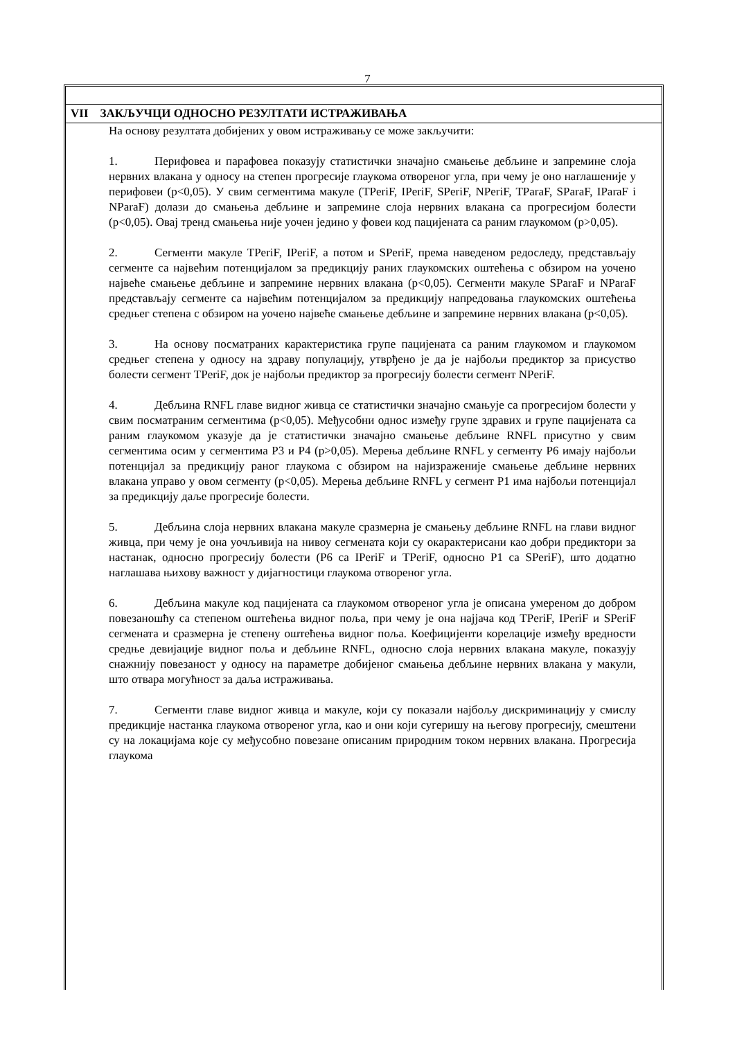7
VII ЗАКЉУЧЦИ ОДНОСНО РЕЗУЛТАТИ ИСТРАЖИВАЊА
На основу резултата добијених у овом истраживању се може закључити:
1. Перифовеа и парафовеа показују статистички значајно смањење дебљине и запремине слоја нервних влакана у односу на степен прогресије глаукома отвореног угла, при чему је оно наглашеније у перифовеи (p<0,05). У свим сегментима макуле (TPeriF, IPeriF, SPeriF, NPeriF, TParaF, SParaF, IParaF i NParaF) долази до смањења дебљине и запремине слоја нервних влакана са прогресијом болести (p<0,05). Овај тренд смањења није уочен једино у фовеи код пацијената са раним глаукомом (p>0,05).
2. Сегменти макуле TPeriF, IPeriF, а потом и SPeriF, према наведеном редоследу, представљају сегменте са највећим потенцијалом за предикцију раних глаукомских оштећења с обзиром на уочено највеће смањење дебљине и запремине нервних влакана (p<0,05). Сегменти макуле SParaF и NParaF представљају сегменте са највећим потенцијалом за предикцију напредовања глаукомских оштећења средњег степена с обзиром на уочено највеће смањење дебљине и запремине нервних влакана (p<0,05).
3. На основу посматраних карактеристика групе пацијената са раним глаукомом и глаукомом средњег степена у односу на здраву популацију, утврђено је да је најбољи предиктор за присуство болести сегмент TPeriF, док је најбољи предиктор за прогресију болести сегмент NPeriF.
4. Дебљина RNFL главе видног живца се статистички значајно смањује са прогресијом болести у свим посматраним сегментима (p<0,05). Међусобни однос између групе здравих и групе пацијената са раним глаукомом указује да је статистички значајно смањење дебљине RNFL присутно у свим сегментима осим у сегментима P3 и P4 (p>0,05). Мерења дебљине RNFL у сегменту P6 имају најбољи потенцијал за предикцију раног глаукома с обзиром на најизраженије смањење дебљине нервних влакана управо у овом сегменту (p<0,05). Мерења дебљине RNFL у сегмент P1 има најбољи потенцијал за предикцију даље прогресије болести.
5. Дебљина слоја нервних влакана макуле сразмерна је смањењу дебљине RNFL на глави видног живца, при чему је она уочљивија на нивоу сегмената који су окарактерисани као добри предиктори за настанак, односно прогресију болести (P6 са IPeriF и TPeriF, односно P1 са SPeriF), што додатно наглашава њихову важност у дијагностици глаукома отвореног угла.
6. Дебљина макуле код пацијената са глаукомом отвореног угла је описана умереном до добром повезаношћу са степеном оштећења видног поља, при чему је она најјача код TPeriF, IPeriF и SPeriF сегмената и сразмерна је степену оштећења видног поља. Коефицијенти корелације између вредности средње девијације видног поља и дебљине RNFL, односно слоја нервних влакана макуле, показују снажнију повезаност у односу на параметре добијеног смањења дебљине нервних влакана у макули, што отвара могућност за даља истраживања.
7. Сегменти главе видног живца и макуле, који су показали најбољу дискриминацију у смислу предикције настанка глаукома отвореног угла, као и они који сугеришу на његову прогресију, смештени су на локацијама које су међусобно повезане описаним природним током нервних влакана. Прогресија глаукома